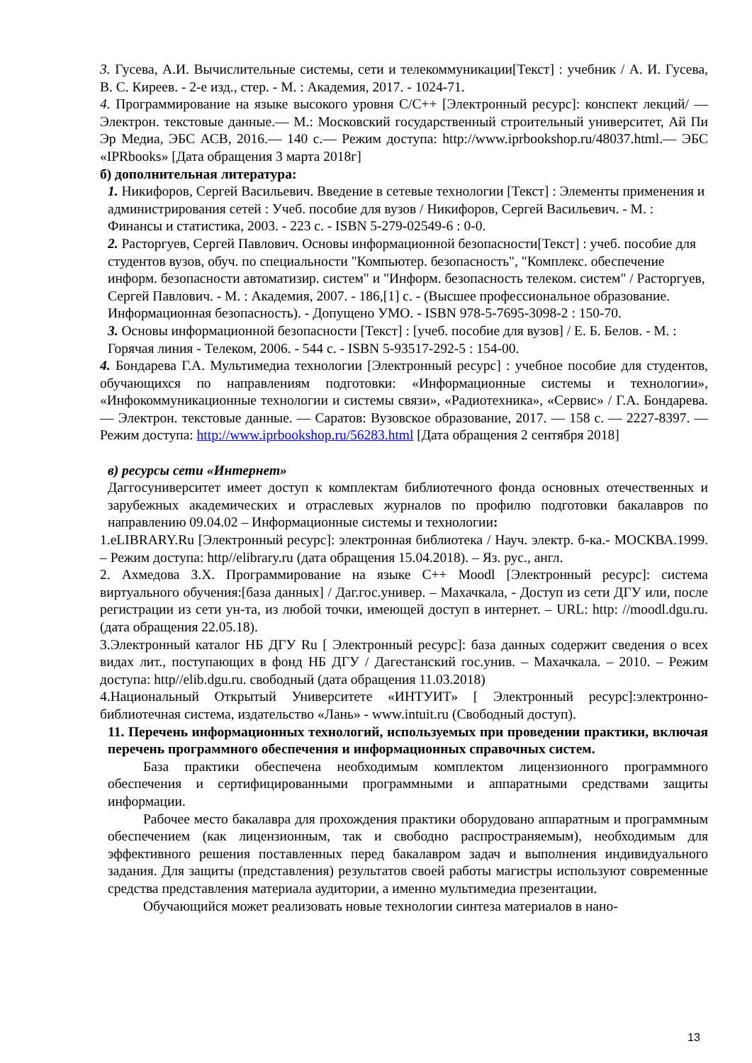3. Гусева, А.И. Вычислительные системы, сети и телекоммуникации[Текст] : учебник / А. И. Гусева, В. С. Киреев. - 2-е изд., стер. - М. : Академия, 2017. - 1024-71.
4. Программирование на языке высокого уровня С/С++ [Электронный ресурс]: конспект лекций/ — Электрон. текстовые данные.— М.: Московский государственный строительный университет, Ай Пи Эр Медиа, ЭБС АСВ, 2016.— 140 с.— Режим доступа: http://www.iprbookshop.ru/48037.html.— ЭБС «IPRbooks» [Дата обращения 3 марта 2018г]
б) дополнительная литература:
1. Никифоров, Сергей Васильевич. Введение в сетевые технологии [Текст] : Элементы применения и администрирования сетей : Учеб. пособие для вузов / Никифоров, Сергей Васильевич. - М. : Финансы и статистика, 2003. - 223 с. - ISBN 5-279-02549-6 : 0-0.
2. Расторгуев, Сергей Павлович. Основы информационной безопасности[Текст] : учеб. пособие для студентов вузов, обуч. по специальности "Компьютер. безопасность", "Комплекс. обеспечение информ. безопасности автоматизир. систем" и "Информ. безопасность телеком. систем" / Расторгуев, Сергей Павлович. - М. : Академия, 2007. - 186,[1] с. - (Высшее профессиональное образование. Информационная безопасность). - Допущено УМО. - ISBN 978-5-7695-3098-2 : 150-70.
3. Основы информационной безопасности [Текст] : [учеб. пособие для вузов] / Е. Б. Белов. - М. : Горячая линия - Телеком, 2006. - 544 с. - ISBN 5-93517-292-5 : 154-00.
4. Бондарева Г.А. Мультимедиа технологии [Электронный ресурс] : учебное пособие для студентов, обучающихся по направлениям подготовки: «Информационные системы и технологии», «Инфокоммуникационные технологии и системы связи», «Радиотехника», «Сервис» / Г.А. Бондарева. — Электрон. текстовые данные. — Саратов: Вузовское образование, 2017. — 158 с. — 2227-8397. — Режим доступа: http://www.iprbookshop.ru/56283.html [Дата обращения 2 сентября 2018]
в) ресурсы сети «Интернет»
Даггосуниверситет имеет доступ к комплектам библиотечного фонда основных отечественных и зарубежных академических и отраслевых журналов по профилю подготовки бакалавров по направлению 09.04.02 – Информационные системы и технологии:
1.eLIBRARY.Ru [Электронный ресурс]: электронная библиотека / Науч. электр. б-ка.- МОСКВА.1999. – Режим доступа: http//elibrary.ru (дата обращения 15.04.2018). – Яз. рус., англ.
2. Ахмедова З.Х. Программирование на языке С++ Moodl [Электронный ресурс]: система виртуального обучения:[база данных] / Даг.гос.универ. – Махачкала, - Доступ из сети ДГУ или, после регистрации из сети ун-та, из любой точки, имеющей доступ в интернет. – URL: http: //moodl.dgu.ru. (дата обращения 22.05.18).
3.Электронный каталог НБ ДГУ Ru [ Электронный ресурс]: база данных содержит сведения о всех видах лит., поступающих в фонд НБ ДГУ / Дагестанский гос.унив. – Махачкала. – 2010. – Режим доступа: http//elib.dgu.ru. свободный (дата обращения 11.03.2018)
4.Национальный Открытый Университете «ИНТУИТ» [ Электронный ресурс]:электронно-библиотечная система, издательство «Лань» - www.intuit.ru (Свободный доступ).
11. Перечень информационных технологий, используемых при проведении практики, включая перечень программного обеспечения и информационных справочных систем.
База практики обеспечена необходимым комплектом лицензионного программного обеспечения и сертифицированными программными и аппаратными средствами защиты информации.
Рабочее место бакалавра для прохождения практики оборудовано аппаратным и программным обеспечением (как лицензионным, так и свободно распространяемым), необходимым для эффективного решения поставленных перед бакалавром задач и выполнения индивидуального задания. Для защиты (представления) результатов своей работы магистры используют современные средства представления материала аудитории, а именно мультимедиа презентации.
Обучающийся может реализовать новые технологии синтеза материалов в нано-
13